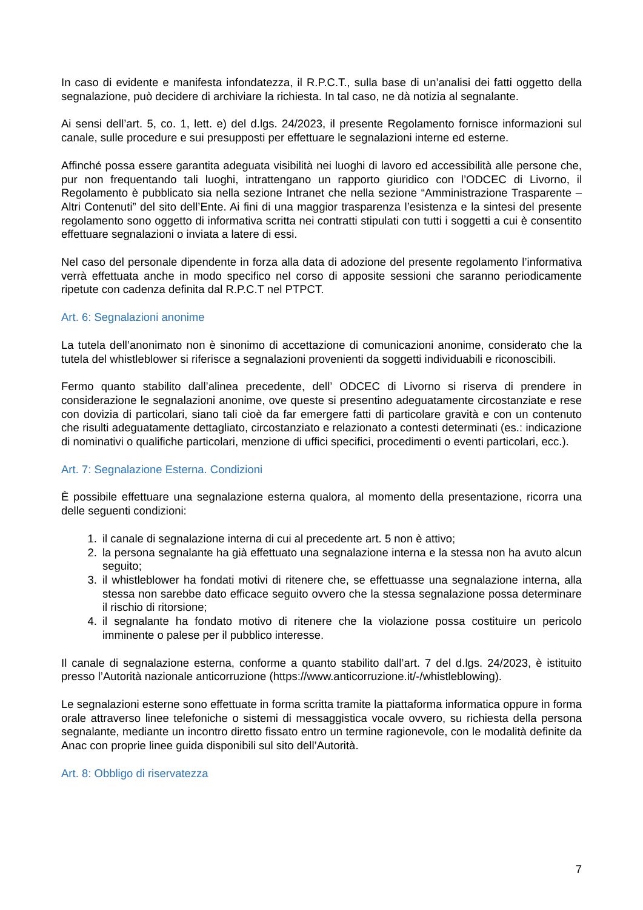In caso di evidente e manifesta infondatezza, il R.P.C.T., sulla base di un’analisi dei fatti oggetto della segnalazione, può decidere di archiviare la richiesta. In tal caso, ne dà notizia al segnalante.
Ai sensi dell’art. 5, co. 1, lett. e) del d.lgs. 24/2023, il presente Regolamento fornisce informazioni sul canale, sulle procedure e sui presupposti per effettuare le segnalazioni interne ed esterne.
Affinché possa essere garantita adeguata visibilità nei luoghi di lavoro ed accessibilità alle persone che, pur non frequentando tali luoghi, intrattengano un rapporto giuridico con l’ODCEC di Livorno, il Regolamento è pubblicato sia nella sezione Intranet che nella sezione “Amministrazione Trasparente – Altri Contenuti” del sito dell’Ente. Ai fini di una maggior trasparenza l’esistenza e la sintesi del presente regolamento sono oggetto di informativa scritta nei contratti stipulati con tutti i soggetti a cui è consentito effettuare segnalazioni o inviata a latere di essi.
Nel caso del personale dipendente in forza alla data di adozione del presente regolamento l’informativa verrà effettuata anche in modo specifico nel corso di apposite sessioni che saranno periodicamente ripetute con cadenza definita dal R.P.C.T nel PTPCT.
Art. 6: Segnalazioni anonime
La tutela dell’anonimato non è sinonimo di accettazione di comunicazioni anonime, considerato che la tutela del whistleblower si riferisce a segnalazioni provenienti da soggetti individuabili e riconoscibili.
Fermo quanto stabilito dall’alinea precedente, dell’ ODCEC di Livorno si riserva di prendere in considerazione le segnalazioni anonime, ove queste si presentino adeguatamente circostanziate e rese con dovizia di particolari, siano tali cioè da far emergere fatti di particolare gravità e con un contenuto che risulti adeguatamente dettagliato, circostanziato e relazionato a contesti determinati (es.: indicazione di nominativi o qualifiche particolari, menzione di uffici specifici, procedimenti o eventi particolari, ecc.).
Art. 7: Segnalazione Esterna. Condizioni
È possibile effettuare una segnalazione esterna qualora, al momento della presentazione, ricorra una delle seguenti condizioni:
1. il canale di segnalazione interna di cui al precedente art. 5 non è attivo;
2. la persona segnalante ha già effettuato una segnalazione interna e la stessa non ha avuto alcun seguito;
3. il whistleblower ha fondati motivi di ritenere che, se effettuasse una segnalazione interna, alla stessa non sarebbe dato efficace seguito ovvero che la stessa segnalazione possa determinare il rischio di ritorsione;
4. il segnalante ha fondato motivo di ritenere che la violazione possa costituire un pericolo imminente o palese per il pubblico interesse.
Il canale di segnalazione esterna, conforme a quanto stabilito dall’art. 7 del d.lgs. 24/2023, è istituito presso l’Autorità nazionale anticorruzione (https://www.anticorruzione.it/-/whistleblowing).
Le segnalazioni esterne sono effettuate in forma scritta tramite la piattaforma informatica oppure in forma orale attraverso linee telefoniche o sistemi di messaggistica vocale ovvero, su richiesta della persona segnalante, mediante un incontro diretto fissato entro un termine ragionevole, con le modalità definite da Anac con proprie linee guida disponibili sul sito dell’Autorità.
Art. 8: Obbligo di riservatezza
7